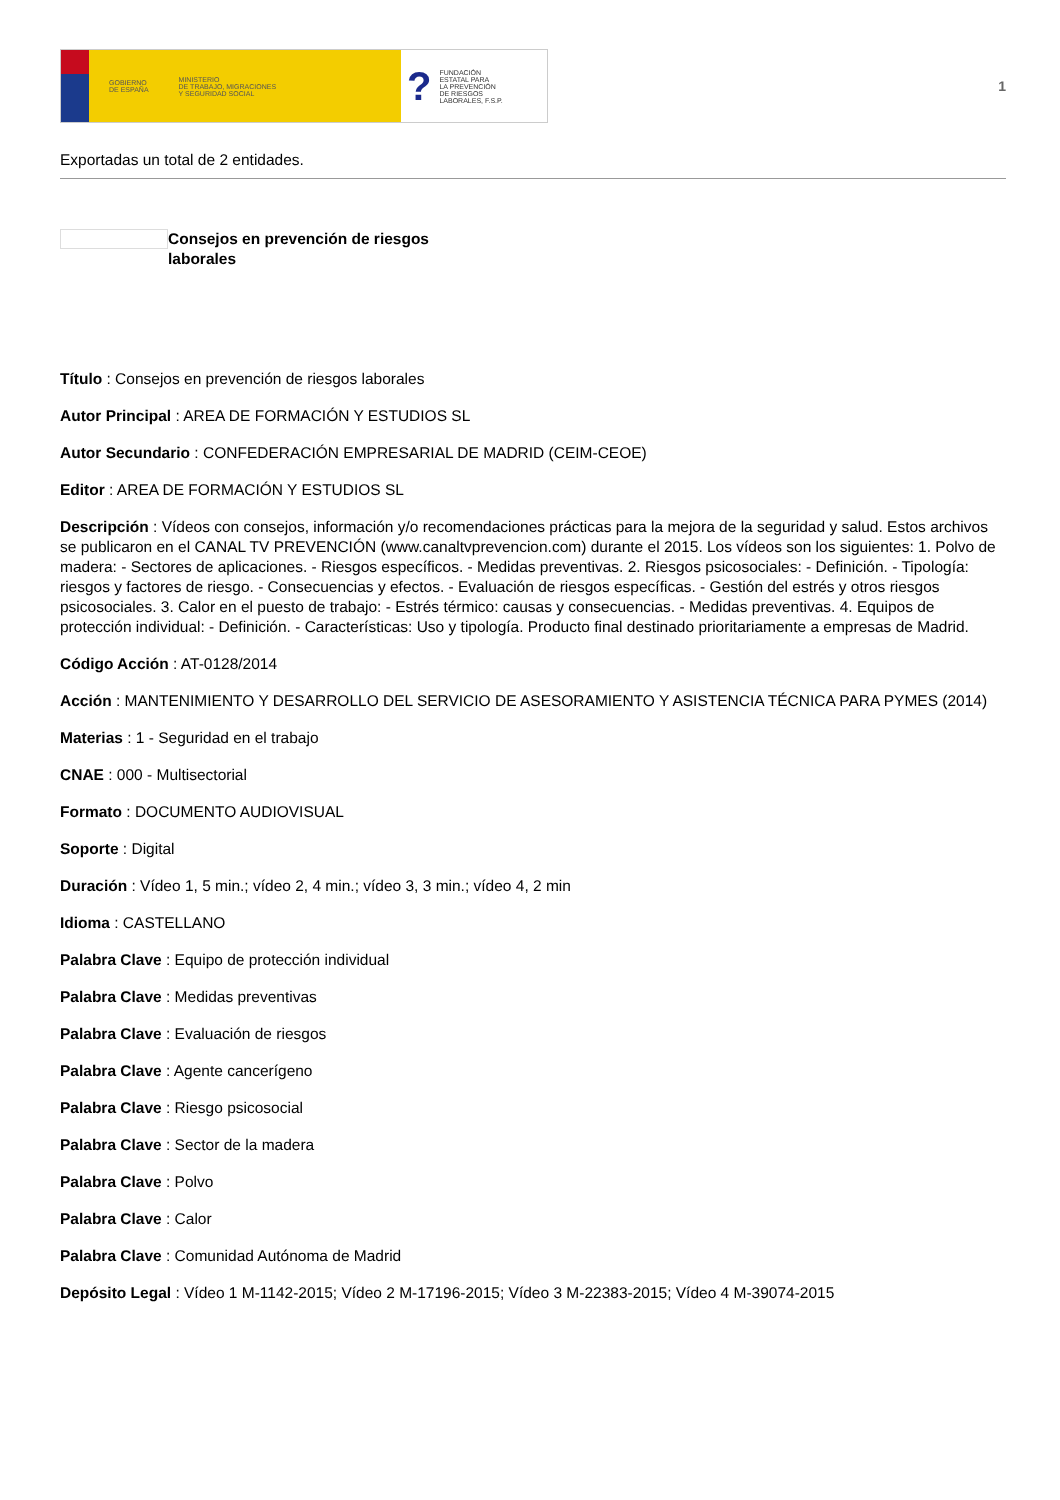GOBIERNO
DE ESPAÑA MINISTERIO
DE TRABAJO, MIGRACIONES
Y SEGURIDAD SOCIAL
? FUNDACIÓN
ESTATAL PARA
LA PREVENCIÓN
DE RIESGOS
LABORALES, F.S.P.
1
Exportadas un total de 2 entidades.
Consejos en prevención de riesgos laborales
Título : Consejos en prevención de riesgos laborales
Autor Principal : AREA DE FORMACIÓN Y ESTUDIOS SL
Autor Secundario : CONFEDERACIÓN EMPRESARIAL DE MADRID (CEIM-CEOE)
Editor : AREA DE FORMACIÓN Y ESTUDIOS SL
Descripción : Vídeos con consejos, información y/o recomendaciones prácticas para la mejora de la seguridad y salud. Estos archivos se publicaron en el CANAL TV PREVENCIÓN (www.canaltvprevencion.com) durante el 2015. Los vídeos son los siguientes: 1. Polvo de madera: - Sectores de aplicaciones. - Riesgos específicos. - Medidas preventivas. 2. Riesgos psicosociales: - Definición. - Tipología: riesgos y factores de riesgo. - Consecuencias y efectos. - Evaluación de riesgos específicas. - Gestión del estrés y otros riesgos psicosociales. 3. Calor en el puesto de trabajo: - Estrés térmico: causas y consecuencias. - Medidas preventivas. 4. Equipos de protección individual: - Definición. - Características: Uso y tipología. Producto final destinado prioritariamente a empresas de Madrid.
Código Acción : AT-0128/2014
Acción : MANTENIMIENTO Y DESARROLLO DEL SERVICIO DE ASESORAMIENTO Y ASISTENCIA TÉCNICA PARA PYMES (2014)
Materias : 1 - Seguridad en el trabajo
CNAE : 000 - Multisectorial
Formato : DOCUMENTO AUDIOVISUAL
Soporte : Digital
Duración : Vídeo 1, 5 min.; vídeo 2, 4 min.; vídeo 3, 3 min.; vídeo 4, 2 min
Idioma : CASTELLANO
Palabra Clave : Equipo de protección individual
Palabra Clave : Medidas preventivas
Palabra Clave : Evaluación de riesgos
Palabra Clave : Agente cancerígeno
Palabra Clave : Riesgo psicosocial
Palabra Clave : Sector de la madera
Palabra Clave : Polvo
Palabra Clave : Calor
Palabra Clave : Comunidad Autónoma de Madrid
Depósito Legal : Vídeo 1 M-1142-2015; Vídeo 2 M-17196-2015; Vídeo 3 M-22383-2015; Vídeo 4 M-39074-2015